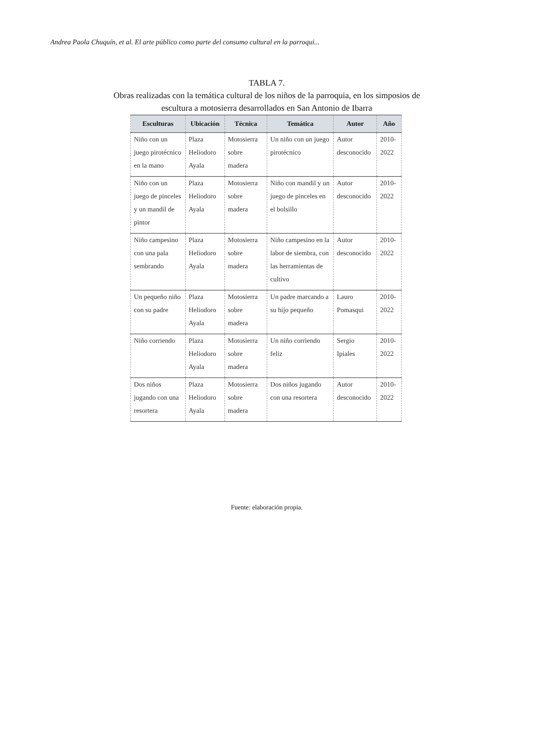Andrea Paola Chuquín, et al. El arte público como parte del consumo cultural en la parroqui...
TABLA 7.
Obras realizadas con la temática cultural de los niños de la parroquia, en los simposios de escultura a motosierra desarrollados en San Antonio de Ibarra
| Esculturas | Ubicación | Técnica | Temática | Autor | Año |
| --- | --- | --- | --- | --- | --- |
| Niño con un juego pirotécnico en la mano | Plaza Heliodoro Ayala | Motosierra sobre madera | Un niño con un juego pirotécnico | Autor desconocido | 2010-2022 |
| Niño con un juego de pinceles y un mandil de pintor | Plaza Heliodoro Ayala | Motosierra sobre madera | Niño con mandil y un juego de pinceles en el bolsillo | Autor desconocido | 2010-2022 |
| Niño campesino con una pala sembrando | Plaza Heliodoro Ayala | Motosierra sobre madera | Niño campesino en la labor de siembra, con las herramientas de cultivo | Autor desconocido | 2010-2022 |
| Un pequeño niño con su padre | Plaza Heliodoro Ayala | Motosierra sobre madera | Un padre marcando a su hijo pequeño | Lauro Pomasqui | 2010-2022 |
| Niño corriendo | Plaza Heliodoro Ayala | Motosierra sobre madera | Un niño corriendo feliz | Sergio Ipiales | 2010-2022 |
| Dos niños jugando con una resortera | Plaza Heliodoro Ayala | Motosierra sobre madera | Dos niños jugando con una resortera | Autor desconocido | 2010-2022 |
Fuente: elaboración propia.